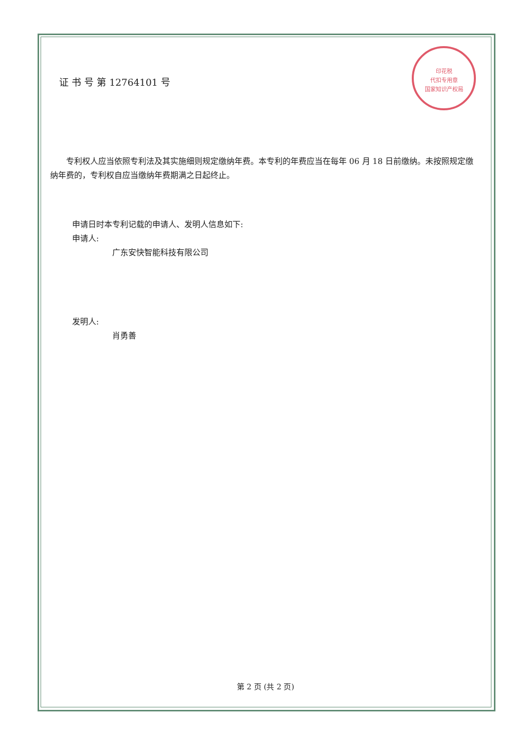印花税
代扣专用章
国家知识产权局
证 书 号 第 12764101 号
专利权人应当依照专利法及其实施细则规定缴纳年费。本专利的年费应当在每年 06 月 18 日前缴纳。未按照规定缴纳年费的，专利权自应当缴纳年费期满之日起终止。
申请日时本专利记载的申请人、发明人信息如下:
申请人:
广东安快智能科技有限公司
发明人:
肖勇善
第 2 页 (共 2 页)